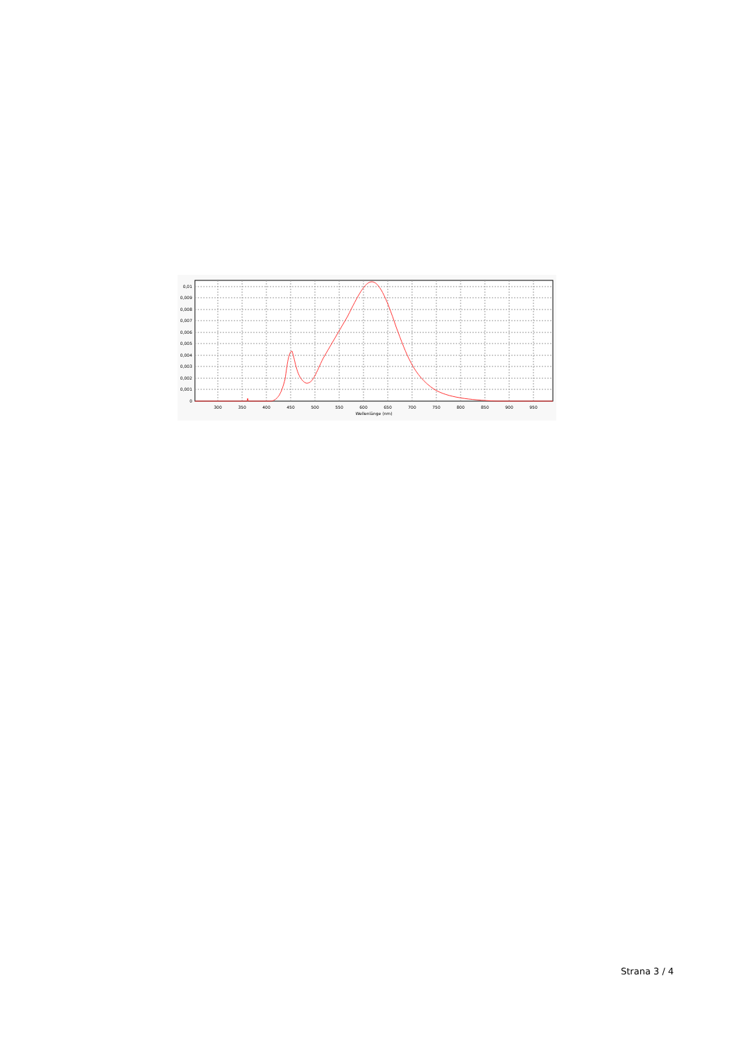0,01
0,009
0,008
0,007
0,006
0,005
0,004
0,003
0,002
0,001
0
300
350
400
450
500
550
600
650
700
750
800
850
900
950
Wellenlänge (nm)
Strana 3 / 4